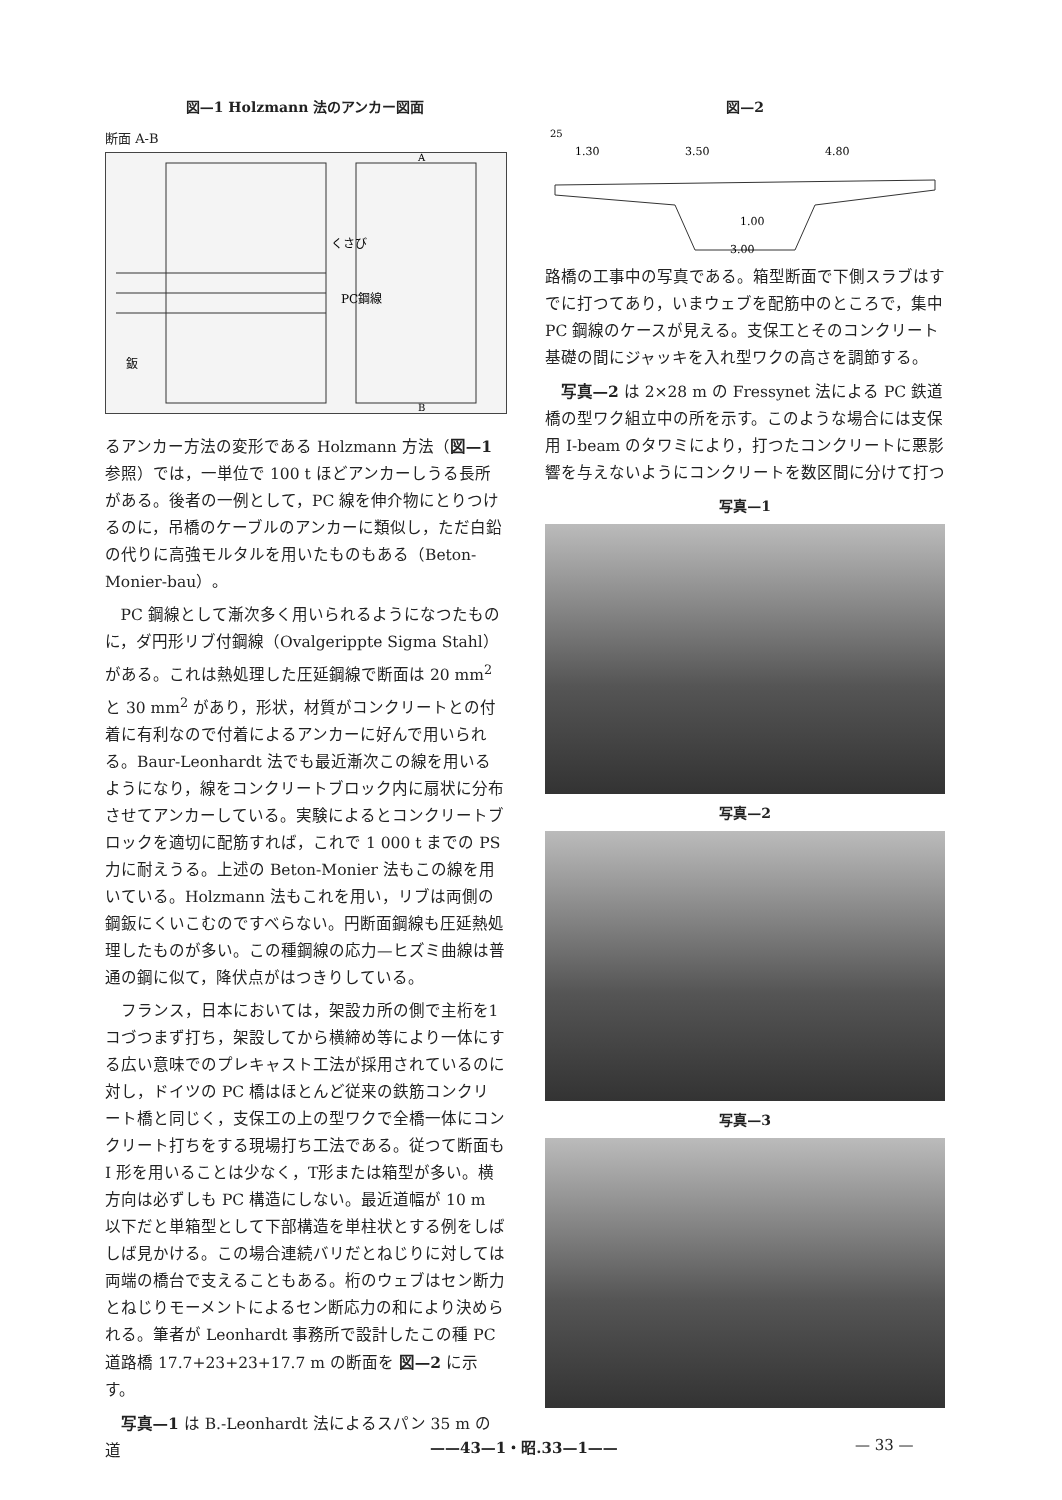図—1 Holzmann 法のアンカー図面
断面 A-B
くさび
PC鋼線
鈑
A
B
るアンカー方法の変形である Holzmann 方法（図—1 参照）では，一単位で 100 t ほどアンカーしうる長所がある。後者の一例として，PC 線を伸介物にとりつけるのに，吊橋のケーブルのアンカーに類似し，ただ白鉛の代りに高強モルタルを用いたものもある（Beton-Monier-bau）。
PC 鋼線として漸次多く用いられるようになつたものに，ダ円形リブ付鋼線（Ovalgerippte Sigma Stahl）がある。これは熱処理した圧延鋼線で断面は 20 mm<sup>2</sup> と 30 mm<sup>2</sup> があり，形状，材質がコンクリートとの付着に有利なので付着によるアンカーに好んで用いられる。Baur-Leonhardt 法でも最近漸次この線を用いるようになり，線をコンクリートブロック内に扇状に分布させてアンカーしている。実験によるとコンクリートブロックを適切に配筋すれば，これで 1 000 t までの PS 力に耐えうる。上述の Beton-Monier 法もこの線を用いている。Holzmann 法もこれを用い，リブは両側の鋼鈑にくいこむのですべらない。円断面鋼線も圧延熱処理したものが多い。この種鋼線の応力—ヒズミ曲線は普通の鋼に似て，降伏点がはつきりしている。
フランス，日本においては，架設カ所の側で主桁を1コづつまず打ち，架設してから横締め等により一体にする広い意味でのプレキャスト工法が採用されているのに対し，ドイツの PC 橋はほとんど従来の鉄筋コンクリート橋と同じく，支保工の上の型ワクで全橋一体にコンクリート打ちをする現場打ち工法である。従つて断面も I 形を用いることは少なく，T形または箱型が多い。横方向は必ずしも PC 構造にしない。最近道幅が 10 m 以下だと単箱型として下部構造を単柱状とする例をしばしば見かける。この場合連続バリだとねじりに対しては両端の橋台で支えることもある。桁のウェブはセン断力とねじりモーメントによるセン断応力の和により決められる。筆者が Leonhardt 事務所で設計したこの種 PC 道路橋 17.7+23+23+17.7 m の断面を 図—2 に示す。
写真—1 は B.-Leonhardt 法によるスパン 35 m の道
図—2
25
1.30
3.50
4.80
1.00
3.00
路橋の工事中の写真である。箱型断面で下側スラブはすでに打つてあり，いまウェブを配筋中のところで，集中 PC 鋼線のケースが見える。支保工とそのコンクリート基礎の間にジャッキを入れ型ワクの高さを調節する。
写真—2 は 2×28 m の Fressynet 法による PC 鉄道橋の型ワク組立中の所を示す。このような場合には支保用 I-beam のタワミにより，打つたコンクリートに悪影響を与えないようにコンクリートを数区間に分けて打つ
写真—1
写真—2
写真—3
——43—1・昭.33—1—— — 33 —